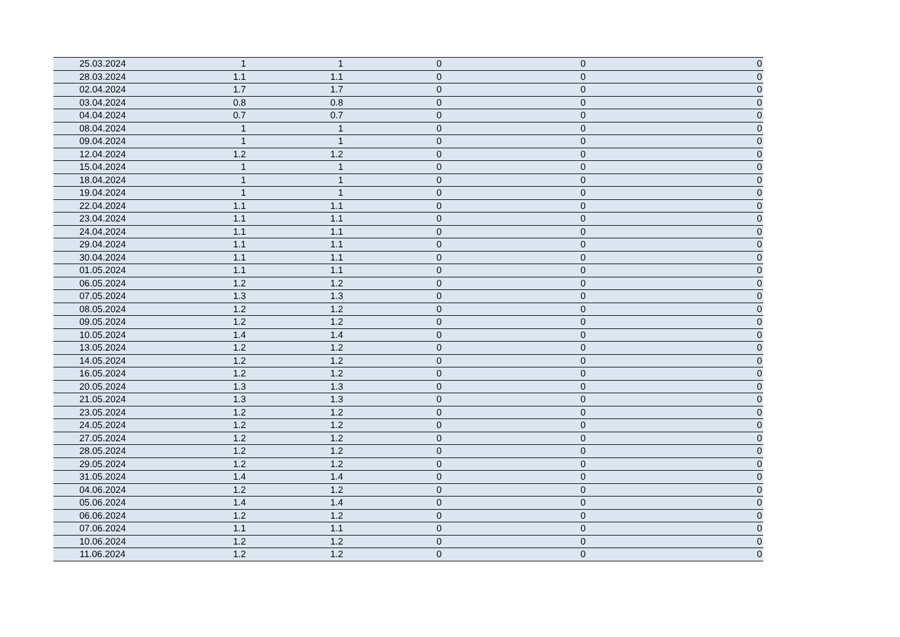| 25.03.2024 | 1 | 1 | 0 | 0 | 0 |
| 28.03.2024 | 1.1 | 1.1 | 0 | 0 | 0 |
| 02.04.2024 | 1.7 | 1.7 | 0 | 0 | 0 |
| 03.04.2024 | 0.8 | 0.8 | 0 | 0 | 0 |
| 04.04.2024 | 0.7 | 0.7 | 0 | 0 | 0 |
| 08.04.2024 | 1 | 1 | 0 | 0 | 0 |
| 09.04.2024 | 1 | 1 | 0 | 0 | 0 |
| 12.04.2024 | 1.2 | 1.2 | 0 | 0 | 0 |
| 15.04.2024 | 1 | 1 | 0 | 0 | 0 |
| 18.04.2024 | 1 | 1 | 0 | 0 | 0 |
| 19.04.2024 | 1 | 1 | 0 | 0 | 0 |
| 22.04.2024 | 1.1 | 1.1 | 0 | 0 | 0 |
| 23.04.2024 | 1.1 | 1.1 | 0 | 0 | 0 |
| 24.04.2024 | 1.1 | 1.1 | 0 | 0 | 0 |
| 29.04.2024 | 1.1 | 1.1 | 0 | 0 | 0 |
| 30.04.2024 | 1.1 | 1.1 | 0 | 0 | 0 |
| 01.05.2024 | 1.1 | 1.1 | 0 | 0 | 0 |
| 06.05.2024 | 1.2 | 1.2 | 0 | 0 | 0 |
| 07.05.2024 | 1.3 | 1.3 | 0 | 0 | 0 |
| 08.05.2024 | 1.2 | 1.2 | 0 | 0 | 0 |
| 09.05.2024 | 1.2 | 1.2 | 0 | 0 | 0 |
| 10.05.2024 | 1.4 | 1.4 | 0 | 0 | 0 |
| 13.05.2024 | 1.2 | 1.2 | 0 | 0 | 0 |
| 14.05.2024 | 1.2 | 1.2 | 0 | 0 | 0 |
| 16.05.2024 | 1.2 | 1.2 | 0 | 0 | 0 |
| 20.05.2024 | 1.3 | 1.3 | 0 | 0 | 0 |
| 21.05.2024 | 1.3 | 1.3 | 0 | 0 | 0 |
| 23.05.2024 | 1.2 | 1.2 | 0 | 0 | 0 |
| 24.05.2024 | 1.2 | 1.2 | 0 | 0 | 0 |
| 27.05.2024 | 1.2 | 1.2 | 0 | 0 | 0 |
| 28.05.2024 | 1.2 | 1.2 | 0 | 0 | 0 |
| 29.05.2024 | 1.2 | 1.2 | 0 | 0 | 0 |
| 31.05.2024 | 1.4 | 1.4 | 0 | 0 | 0 |
| 04.06.2024 | 1.2 | 1.2 | 0 | 0 | 0 |
| 05.06.2024 | 1.4 | 1.4 | 0 | 0 | 0 |
| 06.06.2024 | 1.2 | 1.2 | 0 | 0 | 0 |
| 07.06.2024 | 1.1 | 1.1 | 0 | 0 | 0 |
| 10.06.2024 | 1.2 | 1.2 | 0 | 0 | 0 |
| 11.06.2024 | 1.2 | 1.2 | 0 | 0 | 0 |